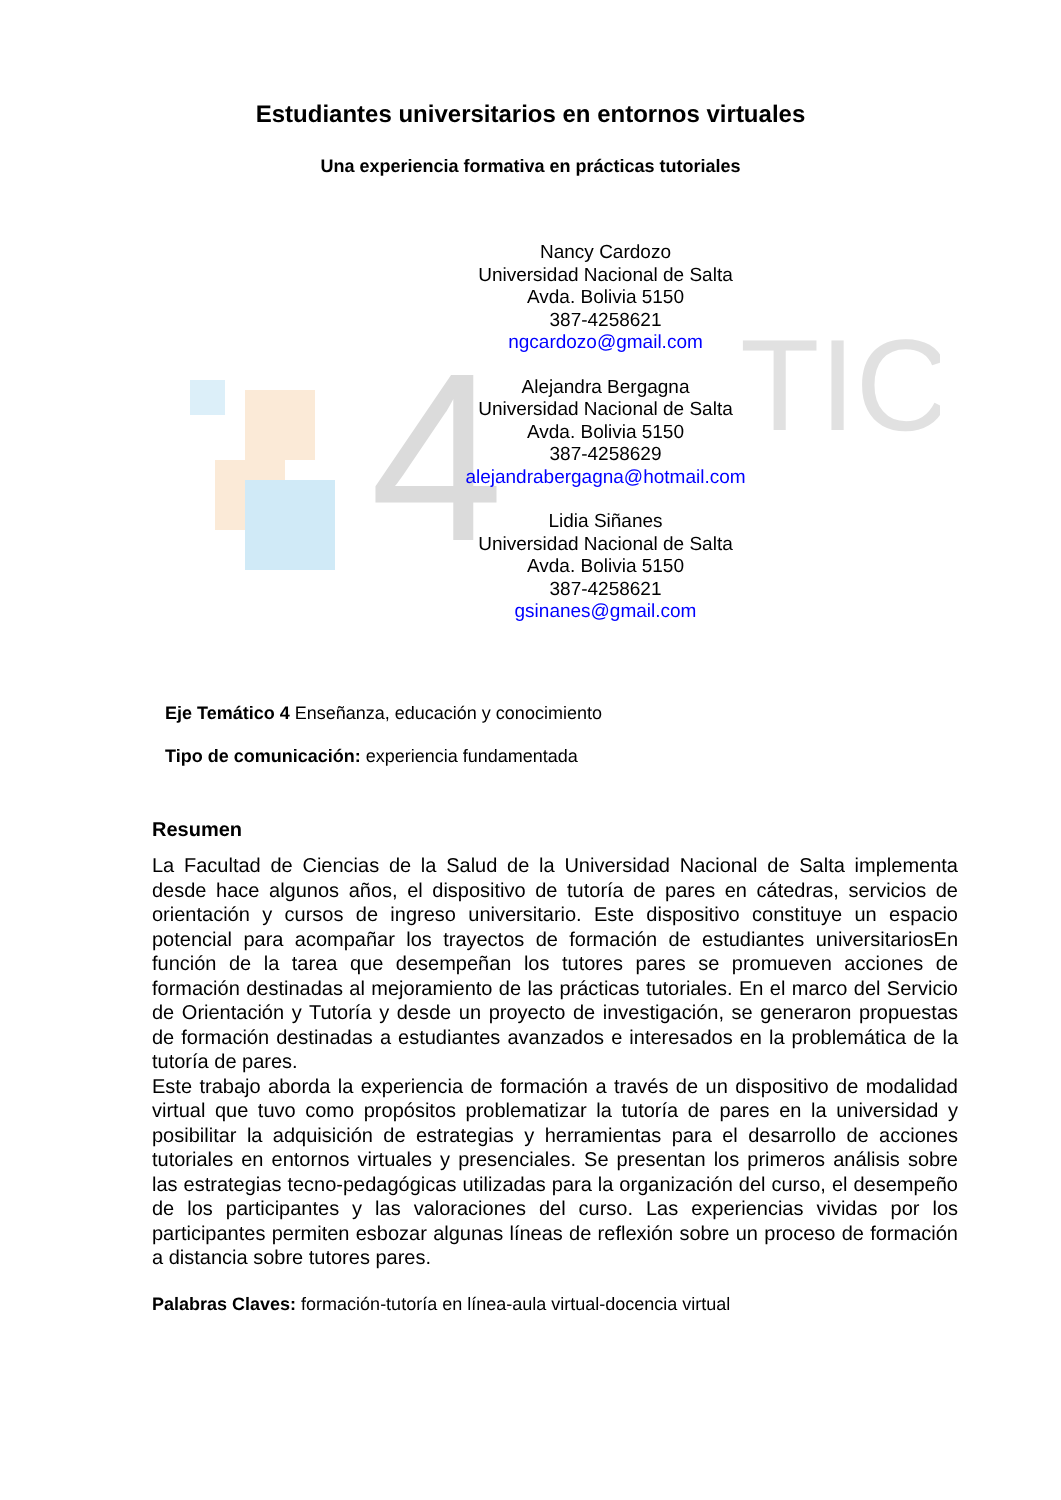4
TIC
Estudiantes universitarios en entornos virtuales
Una experiencia formativa en prácticas tutoriales
Nancy Cardozo
Universidad Nacional de Salta
Avda. Bolivia 5150
387-4258621
ngcardozo@gmail.com
Alejandra Bergagna
Universidad Nacional de Salta
Avda. Bolivia 5150
387-4258629
alejandrabergagna@hotmail.com
Lidia Siñanes
Universidad Nacional de Salta
Avda. Bolivia 5150
387-4258621
gsinanes@gmail.com
Eje Temático 4 Enseñanza, educación y conocimiento
Tipo de comunicación: experiencia fundamentada
Resumen
La Facultad de Ciencias de la Salud de la Universidad Nacional de Salta implementa desde hace algunos años, el dispositivo de tutoría de pares en cátedras, servicios de orientación y cursos de ingreso universitario. Este dispositivo constituye un espacio potencial para acompañar los trayectos de formación de estudiantes universitariosEn función de la tarea que desempeñan los tutores pares se promueven acciones de formación destinadas al mejoramiento de las prácticas tutoriales. En el marco del Servicio de Orientación y Tutoría y desde un proyecto de investigación, se generaron propuestas de formación destinadas a estudiantes avanzados e interesados en la problemática de la tutoría de pares.
Este trabajo aborda la experiencia de formación a través de un dispositivo de modalidad virtual que tuvo como propósitos problematizar la tutoría de pares en la universidad y posibilitar la adquisición de estrategias y herramientas para el desarrollo de acciones tutoriales en entornos virtuales y presenciales. Se presentan los primeros análisis sobre las estrategias tecno-pedagógicas utilizadas para la organización del curso, el desempeño de los participantes y las valoraciones del curso. Las experiencias vividas por los participantes permiten esbozar algunas líneas de reflexión sobre un proceso de formación a distancia sobre tutores pares.
Palabras Claves: formación-tutoría en línea-aula virtual-docencia virtual